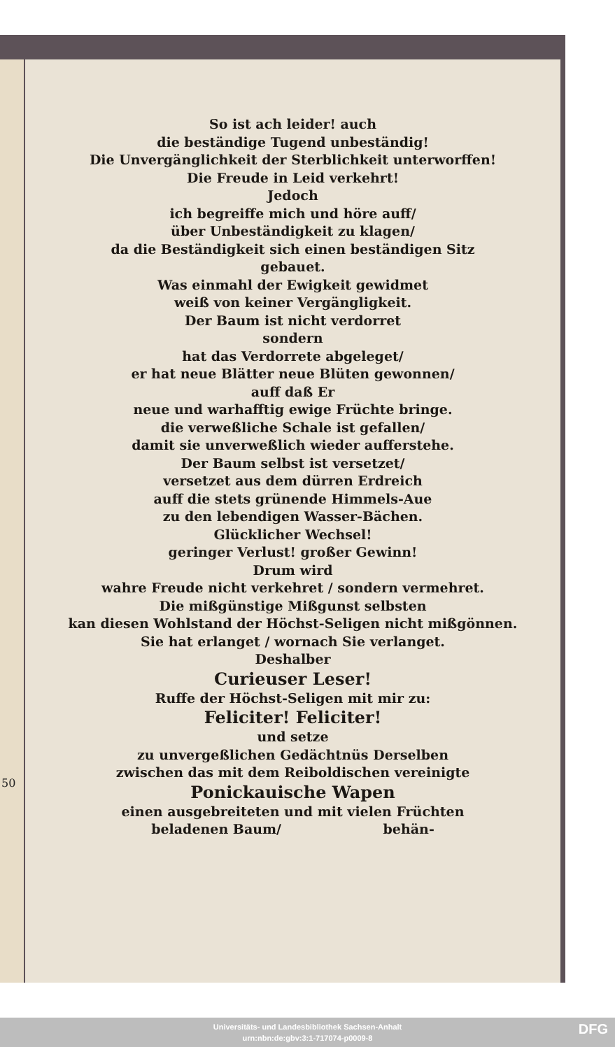50
So ist ach leider! auch
die beständige Tugend unbeständig!
Die Unvergänglichkeit der Sterblichkeit unterworffen!
Die Freude in Leid verkehrt!
Jedoch
ich begreiffe mich und höre auff/
über Unbeständigkeit zu klagen/
da die Beständigkeit sich einen beständigen Sitz
gebauet.
Was einmahl der Ewigkeit gewidmet
weiß von keiner Vergängligkeit.
Der Baum ist nicht verdorret
sondern
hat das Verdorrete abgeleget/
er hat neue Blätter neue Blüten gewonnen/
auff daß Er
neue und warhafftig ewige Früchte bringe.
die verweßliche Schale ist gefallen/
damit sie unverweßlich wieder aufferstehe.
Der Baum selbst ist versetzet/
versetzet aus dem dürren Erdreich
auff die stets grünende Himmels-Aue
zu den lebendigen Wasser-Bächen.
Glücklicher Wechsel!
geringer Verlust! großer Gewinn!
Drum wird
wahre Freude nicht verkehret / sondern vermehret.
Die mißgünstige Mißgunst selbsten
kan diesen Wohlstand der Höchst-Seligen nicht mißgönnen.
Sie hat erlanget / wornach Sie verlanget.
Deshalber
Curieuser Leser!
Ruffe der Höchst-Seligen mit mir zu:
Feliciter! Feliciter!
und setze
zu unvergeßlichen Gedächtnüs Derselben
zwischen das mit dem Reiboldischen vereinigte
Ponickauische Wapen
einen ausgebreiteten und mit vielen Früchten
beladenen Baum/ behän-
Universitäts- und Landesbibliothek Sachsen-Anhalt
urn:nbn:de:gbv:3:1-717074-p0009-8
DFG